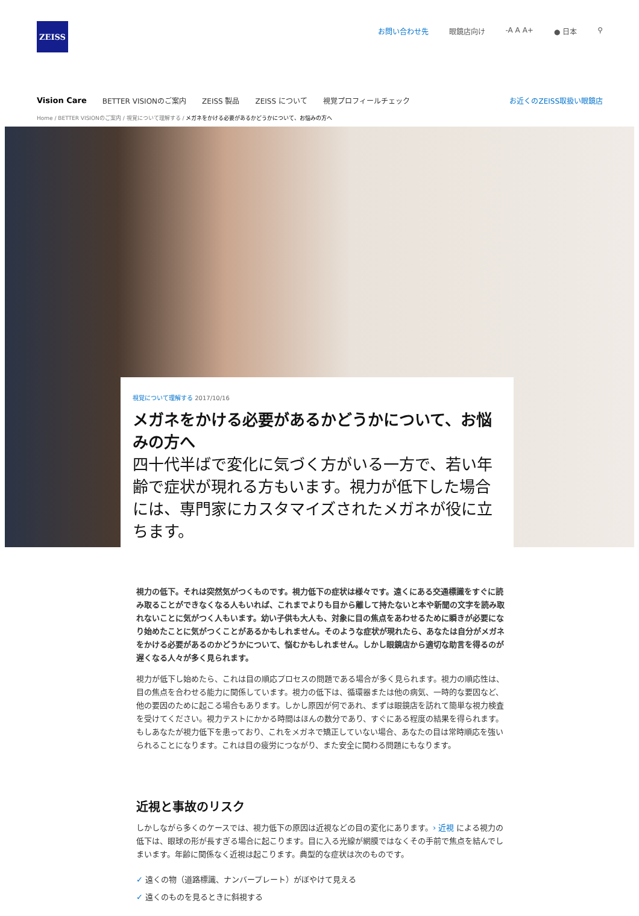ZEISS
お問い合わせ先 眼鏡店向け -A A A+ ● 日本 ⚲
Vision Care BETTER VISIONのご案内 ZEISS 製品 ZEISS について 視覚プロフィールチェック お近くのZEISS取扱い眼鏡店
Home / BETTER VISIONのご案内 / 視覚について理解する / メガネをかける必要があるかどうかについて、お悩みの方へ
視覚について理解する 2017/10/16
メガネをかける必要があるかどうかについて、お悩みの方へ
四十代半ばで変化に気づく方がいる一方で、若い年齢で症状が現れる方もいます。視力が低下した場合には、専門家にカスタマイズされたメガネが役に立ちます。
視力の低下。それは突然気がつくものです。視力低下の症状は様々です。遠くにある交通標識をすぐに読み取ることができなくなる人もいれば、これまでよりも目から離して持たないと本や新聞の文字を読み取れないことに気がつく人もいます。幼い子供も大人も、対象に目の焦点をあわせるために瞬きが必要になり始めたことに気がつくことがあるかもしれません。そのような症状が現れたら、あなたは自分がメガネをかける必要があるのかどうかについて、悩むかもしれません。しかし眼鏡店から適切な助言を得るのが遅くなる人々が多く見られます。
視力が低下し始めたら、これは目の順応プロセスの問題である場合が多く見られます。視力の順応性は、目の焦点を合わせる能力に関係しています。視力の低下は、循環器または他の病気、一時的な要因など、他の要因のために起こる場合もあります。しかし原因が何であれ、まずは眼鏡店を訪れて簡単な視力検査を受けてください。視力テストにかかる時間はほんの数分であり、すぐにある程度の結果を得られます。もしあなたが視力低下を患っており、これをメガネで矯正していない場合、あなたの目は常時順応を強いられることになります。これは目の疲労につながり、また安全に関わる問題にもなります。
近視と事故のリスク
しかしながら多くのケースでは、視力低下の原因は近視などの目の変化にあります。› 近視 による視力の低下は、眼球の形が長すぎる場合に起こります。目に入る光線が網膜ではなくその手前で焦点を結んでしまいます。年齢に関係なく近視は起こります。典型的な症状は次のものです。
✓ 遠くの物（道路標識、ナンバープレート）がぼやけて見える
✓ 遠くのものを見るときに斜視する